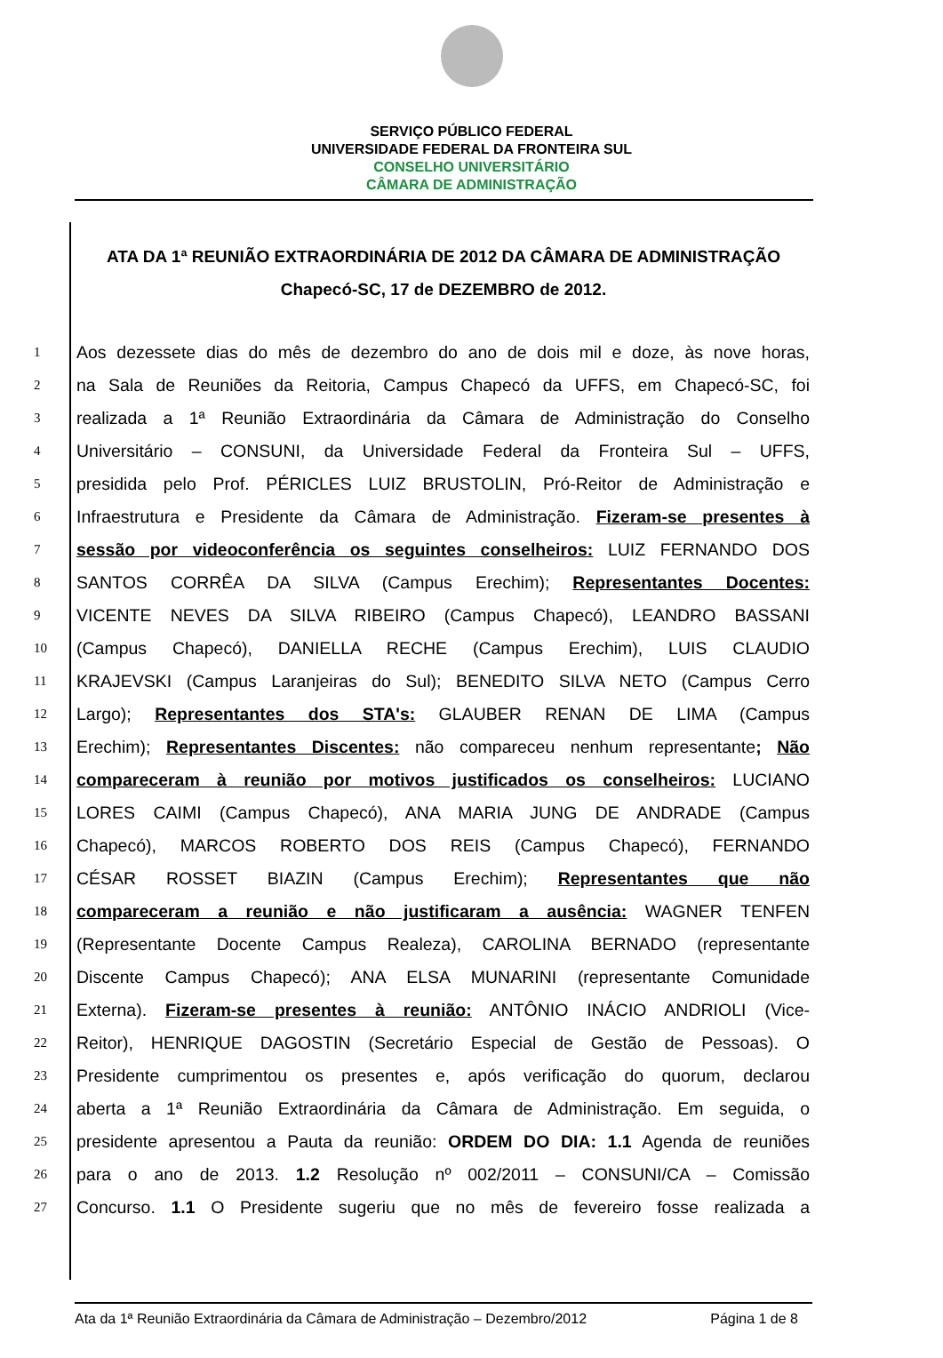SERVIÇO PÚBLICO FEDERAL
UNIVERSIDADE FEDERAL DA FRONTEIRA SUL
CONSELHO UNIVERSITÁRIO
CÂMARA DE ADMINISTRAÇÃO
ATA DA 1ª REUNIÃO EXTRAORDINÁRIA DE 2012 DA CÂMARA DE ADMINISTRAÇÃO
Chapecó-SC, 17 de DEZEMBRO de 2012.
| 1 | Aos dezessete dias do mês de dezembro do ano de dois mil e doze, às nove horas, |
| 2 | na Sala de Reuniões da Reitoria, Campus Chapecó da UFFS, em Chapecó-SC, foi |
| 3 | realizada a 1ª Reunião Extraordinária da Câmara de Administração do Conselho |
| 4 | Universitário – CONSUNI, da Universidade Federal da Fronteira Sul – UFFS, |
| 5 | presidida pelo Prof. PÉRICLES LUIZ BRUSTOLIN, Pró-Reitor de Administração e |
| 6 | Infraestrutura e Presidente da Câmara de Administração. Fizeram-se presentes à |
| 7 | sessão por videoconferência os seguintes conselheiros: LUIZ FERNANDO DOS |
| 8 | SANTOS CORRÊA DA SILVA (Campus Erechim); Representantes Docentes: |
| 9 | VICENTE NEVES DA SILVA RIBEIRO (Campus Chapecó), LEANDRO BASSANI |
| 10 | (Campus Chapecó), DANIELLA RECHE (Campus Erechim), LUIS CLAUDIO |
| 11 | KRAJEVSKI (Campus Laranjeiras do Sul); BENEDITO SILVA NETO (Campus Cerro |
| 12 | Largo); Representantes dos STA's: GLAUBER RENAN DE LIMA (Campus |
| 13 | Erechim); Representantes Discentes: não compareceu nenhum representante ; Não |
| 14 | compareceram à reunião por motivos justificados os conselheiros: LUCIANO |
| 15 | LORES CAIMI (Campus Chapecó), ANA MARIA JUNG DE ANDRADE (Campus |
| 16 | Chapecó), MARCOS ROBERTO DOS REIS (Campus Chapecó), FERNANDO |
| 17 | CÉSAR ROSSET BIAZIN (Campus Erechim); Representantes que não |
| 18 | compareceram a reunião e não justificaram a ausência: WAGNER TENFEN |
| 19 | (Representante Docente Campus Realeza), CAROLINA BERNADO (representante |
| 20 | Discente Campus Chapecó); ANA ELSA MUNARINI (representante Comunidade |
| 21 | Externa). Fizeram-se presentes à reunião: ANTÔNIO INÁCIO ANDRIOLI (Vice- |
| 22 | Reitor), HENRIQUE DAGOSTIN (Secretário Especial de Gestão de Pessoas). O |
| 23 | Presidente cumprimentou os presentes e, após verificação do quorum, declarou |
| 24 | aberta a 1ª Reunião Extraordinária da Câmara de Administração. Em seguida, o |
| 25 | presidente apresentou a Pauta da reunião: ORDEM DO DIA: 1.1 Agenda de reuniões |
| 26 | para o ano de 2013. 1.2 Resolução nº 002/2011 – CONSUNI/CA – Comissão |
| 27 | Concurso. 1.1 O Presidente sugeriu que no mês de fevereiro fosse realizada a |
Ata da 1ª Reunião Extraordinária da Câmara de Administração – Dezembro/2012 Página 1 de 8